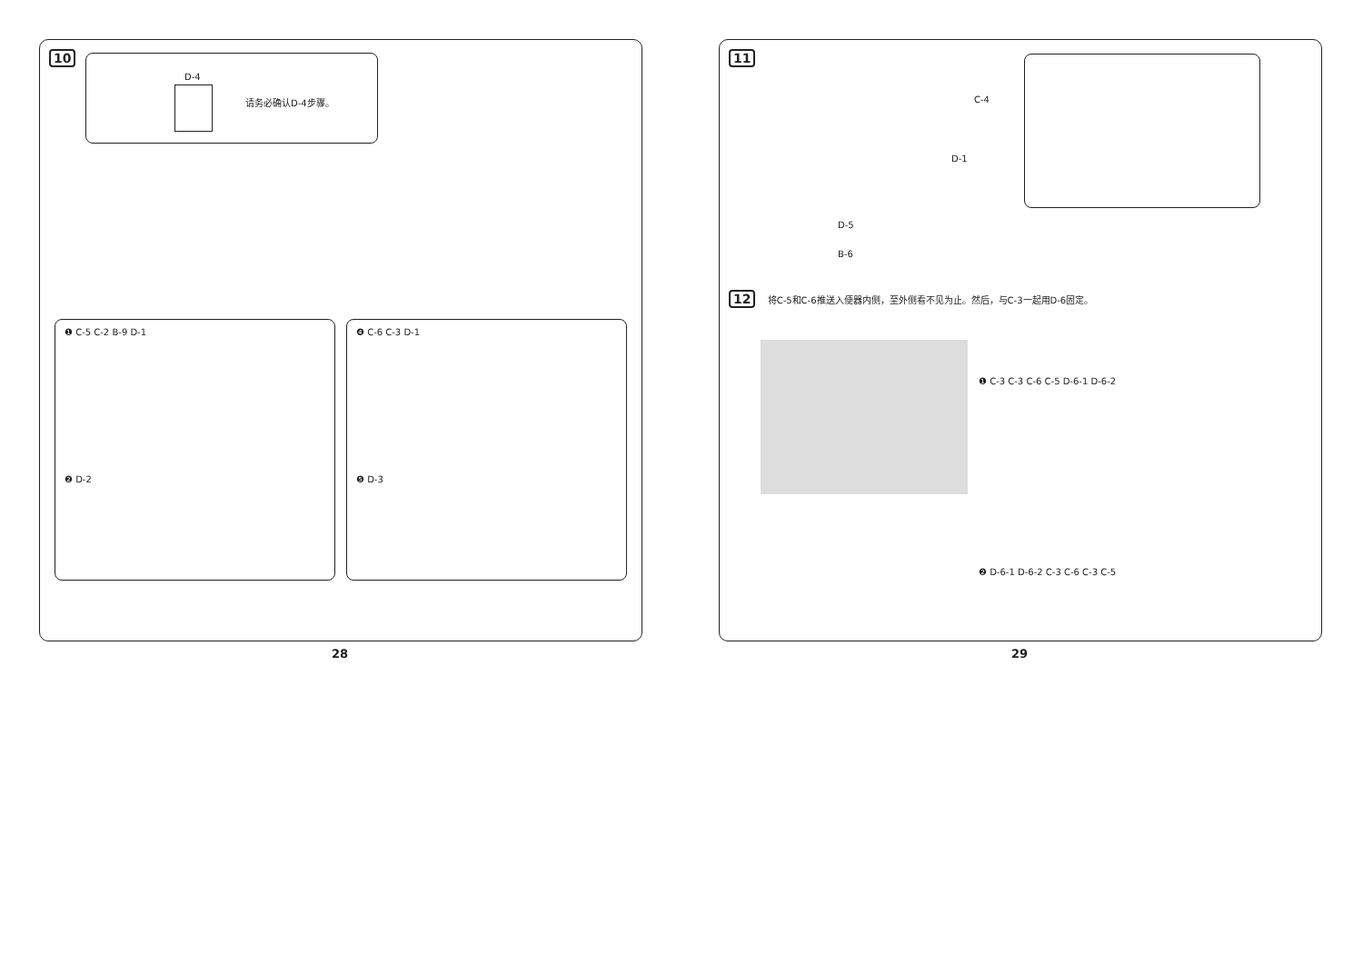10
D-4
请务必确认D-4步骤。
❶ C-5 C-2 B-9 D-1
❷ D-2
❹ C-6 C-3 D-1
❺ D-3
28
11
C-4
D-1
D-5
B-6
12 将C-5和C-6推送入便器内侧，至外侧看不见为止。然后，与C-3一起用D-6固定。
❶ C-3 C-3 C-6 C-5 D-6-1 D-6-2
❷ D-6-1 D-6-2 C-3 C-6 C-3 C-5
29